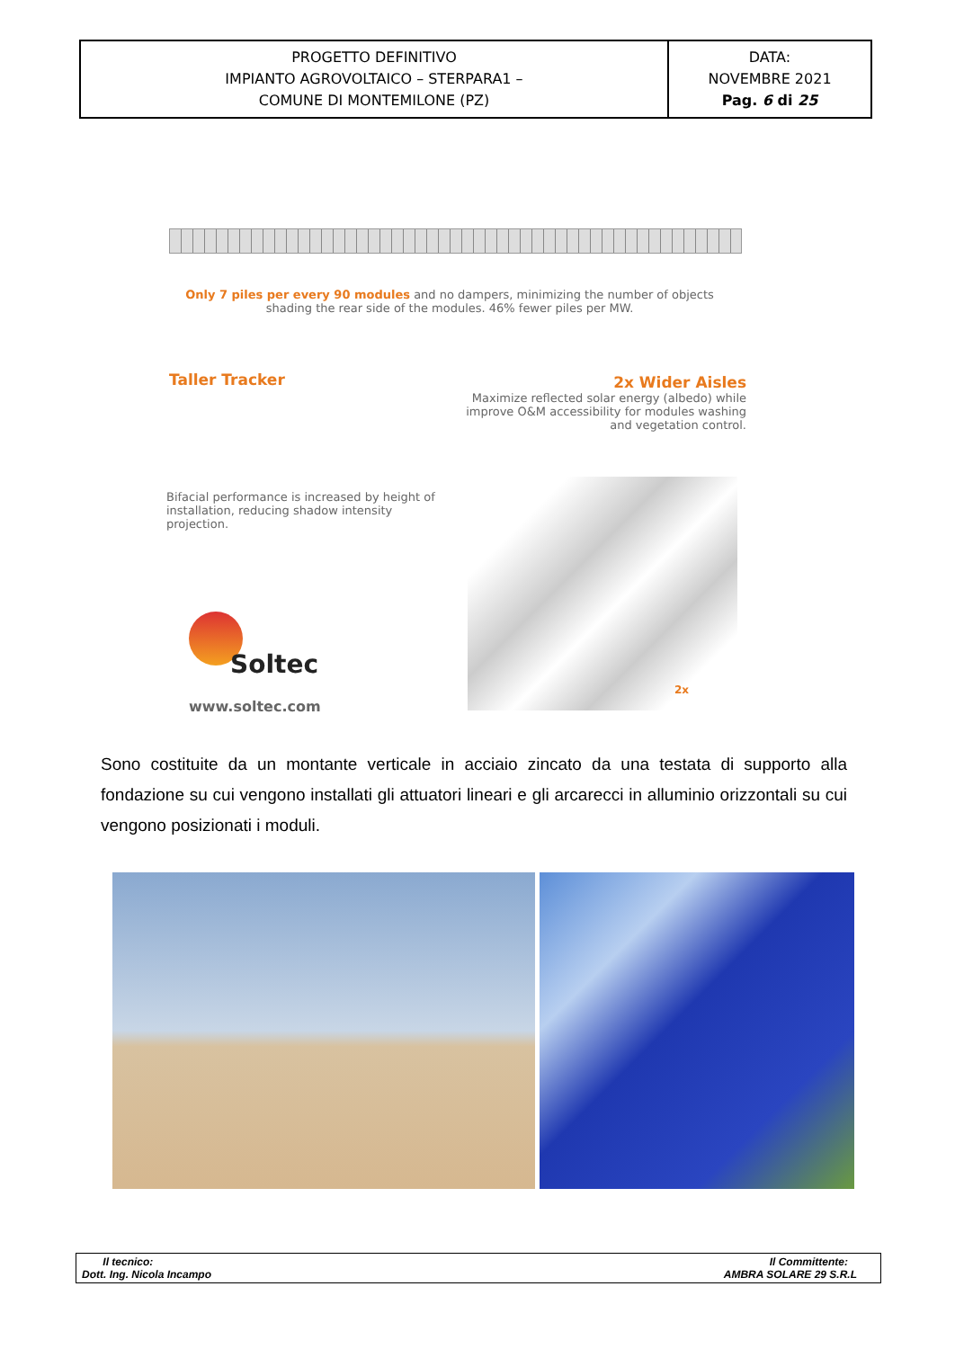| PROGETTO DEFINITIVO IMPIANTO AGROVOLTAICO – STERPARA1 – COMUNE DI MONTEMILONE (PZ) | DATA: NOVEMBRE 2021 Pag. 6 di 25 |
Only 7 piles per every 90 modules and no dampers, minimizing the number of objects shading the rear side of the modules. 46% fewer piles per MW.
Taller Tracker 2x Wider Aisles
Maximize reflected solar energy (albedo) while improve O&M accessibility for modules washing and vegetation control.
Bifacial performance is increased by height of installation, reducing shadow intensity projection.
Soltec
www.soltec.com
2x
Sono costituite da un montante verticale in acciaio zincato da una testata di supporto alla fondazione su cui vengono installati gli attuatori lineari e gli arcarecci in alluminio orizzontali su cui vengono posizionati i moduli.
| Il tecnico: Dott. Ing. Nicola Incampo | Il Committente: AMBRA SOLARE 29 S.R.L |